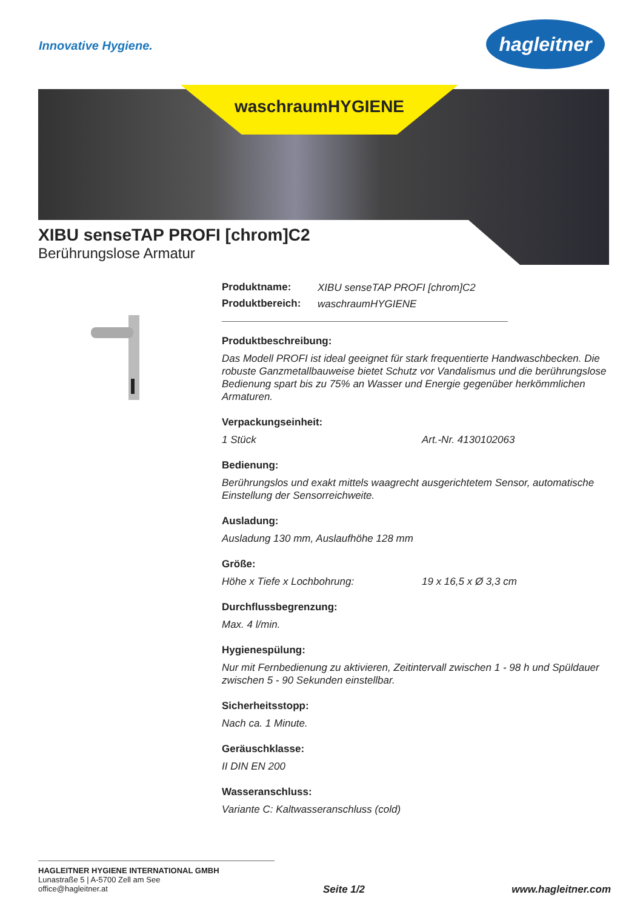Innovative Hygiene.
hagleitner
waschraumHYGIENE
XIBU senseTAP PROFI [chrom]C2
Berührungslose Armatur
Produktname: XIBU senseTAP PROFI [chrom]C2
Produktbereich: waschraumHYGIENE
Produktbeschreibung:
Das Modell PROFI ist ideal geeignet für stark frequentierte Handwaschbecken. Die robuste Ganzmetallbauweise bietet Schutz vor Vandalismus und die berührungslose Bedienung spart bis zu 75% an Wasser und Energie gegenüber herkömmlichen Armaturen.
Verpackungseinheit:
1 Stück Art.-Nr. 4130102063
Bedienung:
Berührungslos und exakt mittels waagrecht ausgerichtetem Sensor, automatische Einstellung der Sensorreichweite.
Ausladung:
Ausladung 130 mm, Auslaufhöhe 128 mm
Größe:
Höhe x Tiefe x Lochbohrung: 19 x 16,5 x Ø 3,3 cm
Durchflussbegrenzung:
Max. 4 l/min.
Hygienespülung:
Nur mit Fernbedienung zu aktivieren, Zeitintervall zwischen 1 - 98 h und Spüldauer zwischen 5 - 90 Sekunden einstellbar.
Sicherheitsstopp:
Nach ca. 1 Minute.
Geräuschklasse:
II DIN EN 200
Wasseranschluss:
Variante C: Kaltwasseranschluss (cold)
HAGLEITNER HYGIENE INTERNATIONAL GMBH
Lunastraße 5 | A-5700 Zell am See
office@hagleitner.at
Seite 1/2 www.hagleitner.com